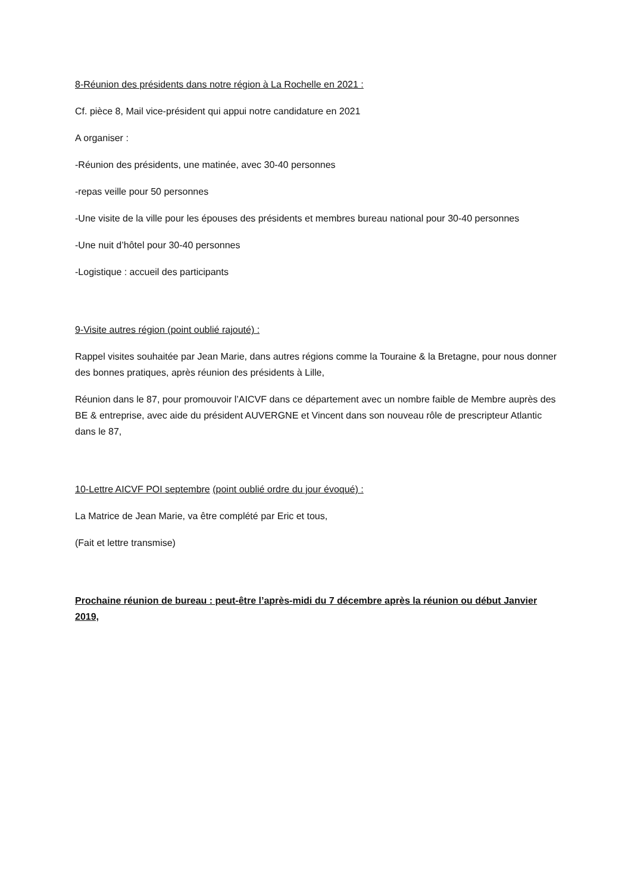8-Réunion des présidents dans notre région à La Rochelle en 2021 :
Cf. pièce 8, Mail vice-président qui appui notre candidature en 2021
A organiser :
-Réunion des présidents, une matinée, avec 30-40 personnes
-repas veille pour 50 personnes
-Une visite de la ville pour les épouses des présidents et membres bureau national pour 30-40 personnes
-Une nuit d’hôtel pour 30-40 personnes
-Logistique : accueil des participants
9-Visite autres région (point oublié rajouté) :
Rappel visites souhaitée par Jean Marie, dans autres régions comme la Touraine & la Bretagne, pour nous donner des bonnes pratiques, après réunion des présidents à Lille,
Réunion dans le 87, pour promouvoir l’AICVF dans ce département avec un nombre faible de Membre auprès des BE & entreprise, avec aide du président AUVERGNE et Vincent dans son nouveau rôle de prescripteur Atlantic dans le 87,
10-Lettre AICVF POI septembre (point oublié ordre du jour évoqué) :
La Matrice de Jean Marie, va être complété par Eric et tous,
(Fait et lettre transmise)
Prochaine réunion de bureau : peut-être l’après-midi du 7 décembre après la réunion ou début Janvier 2019,